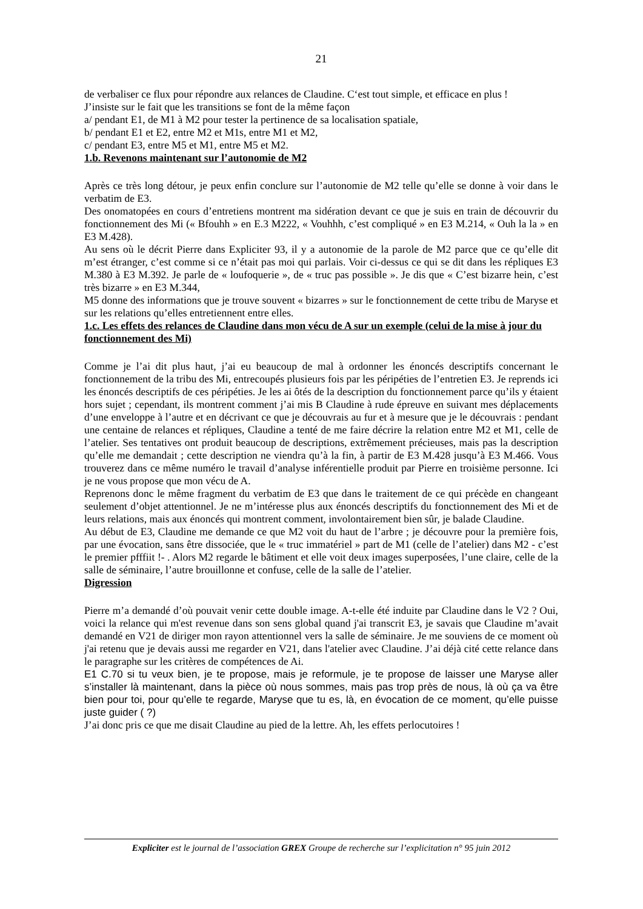21
de verbaliser ce flux pour répondre aux relances de Claudine. C‘est tout simple, et efficace en plus !
J’insiste sur le fait que les transitions se font de la même façon
a/ pendant E1, de M1 à M2 pour tester la pertinence de sa localisation spatiale,
b/ pendant E1 et E2, entre M2 et M1s, entre M1 et M2,
c/ pendant E3, entre M5 et M1, entre M5 et M2.
1.b. Revenons maintenant sur l’autonomie de M2
Après ce très long détour, je peux enfin conclure sur l’autonomie de M2 telle qu’elle se donne à voir dans le verbatim de E3.
Des onomatopées en cours d’entretiens montrent ma sidération devant ce que je suis en train de découvrir du fonctionnement des Mi (« Bfouhh » en E.3 M222, « Vouhhh, c’est compliqué » en E3 M.214, « Ouh la la » en E3 M.428).
Au sens où le décrit Pierre dans Expliciter 93, il y a autonomie de la parole de M2 parce que ce qu’elle dit m’est étranger, c’est comme si ce n’était pas moi qui parlais. Voir ci-dessus ce qui se dit dans les répliques E3 M.380 à E3 M.392. Je parle de « loufoquerie », de « truc pas possible ». Je dis que « C’est bizarre hein, c’est très bizarre » en E3 M.344,
M5 donne des informations que je trouve souvent « bizarres » sur le fonctionnement de cette tribu de Maryse et sur les relations qu’elles entretiennent entre elles.
1.c. Les effets des relances de Claudine dans mon vécu de A sur un exemple (celui de la mise à jour du fonctionnement des Mi)
Comme je l’ai dit plus haut, j’ai eu beaucoup de mal à ordonner les énoncés descriptifs concernant le fonctionnement de la tribu des Mi, entrecoupés plusieurs fois par les péripéties de l’entretien E3. Je reprends ici les énoncés descriptifs de ces péripéties. Je les ai ôtés de la description du fonctionnement parce qu’ils y étaient hors sujet ; cependant, ils montrent comment j’ai mis B Claudine à rude épreuve en suivant mes déplacements d’une enveloppe à l’autre et en décrivant ce que je découvrais au fur et à mesure que je le découvrais : pendant une centaine de relances et répliques, Claudine a tenté de me faire décrire la relation entre M2 et M1, celle de l’atelier. Ses tentatives ont produit beaucoup de descriptions, extrêmement précieuses, mais pas la description qu’elle me demandait ; cette description ne viendra qu’à la fin, à partir de E3 M.428 jusqu’à E3 M.466. Vous trouverez dans ce même numéro le travail d’analyse inférentielle produit par Pierre en troisième personne. Ici je ne vous propose que mon vécu de A.
Reprenons donc le même fragment du verbatim de E3 que dans le traitement de ce qui précède en changeant seulement d’objet attentionnel. Je ne m’intéresse plus aux énoncés descriptifs du fonctionnement des Mi et de leurs relations, mais aux énoncés qui montrent comment, involontairement bien sûr, je balade Claudine.
Au début de E3, Claudine me demande ce que M2 voit du haut de l’arbre ; je découvre pour la première fois, par une évocation, sans être dissociée, que le « truc immatériel » part de M1 (celle de l’atelier) dans M2 - c’est le premier pfffiit !- . Alors M2 regarde le bâtiment et elle voit deux images superposées, l’une claire, celle de la salle de séminaire, l’autre brouillonne et confuse, celle de la salle de l’atelier.
Digression
Pierre m’a demandé d’où pouvait venir cette double image. A-t-elle été induite par Claudine dans le V2 ? Oui, voici la relance qui m'est revenue dans son sens global quand j'ai transcrit E3, je savais que Claudine m’avait demandé en V21 de diriger mon rayon attentionnel vers la salle de séminaire. Je me souviens de ce moment où j'ai retenu que je devais aussi me regarder en V21, dans l'atelier avec Claudine. J’ai déjà cité cette relance dans le paragraphe sur les critères de compétences de Ai.
E1 C.70 si tu veux bien, je te propose, mais je reformule, je te propose de laisser une Maryse aller s’installer là maintenant, dans la pièce où nous sommes, mais pas trop près de nous, là où ça va être bien pour toi, pour qu’elle te regarde, Maryse que tu es, là, en évocation de ce moment, qu’elle puisse juste guider ( ?)
J’ai donc pris ce que me disait Claudine au pied de la lettre. Ah, les effets perlocutoires !
Expliciter est le journal de l’association GREX Groupe de recherche sur l’explicitation n° 95 juin 2012